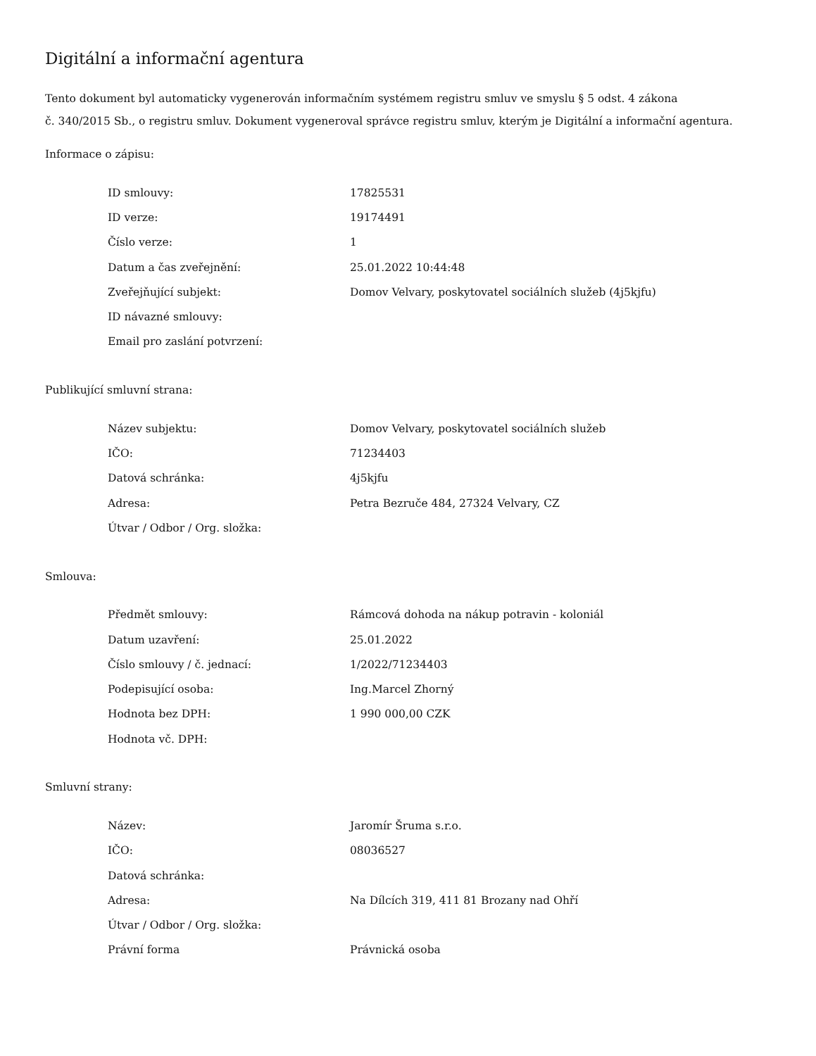Digitální a informační agentura
Tento dokument byl automaticky vygenerován informačním systémem registru smluv ve smyslu § 5 odst. 4 zákona
č. 340/2015 Sb., o registru smluv. Dokument vygeneroval správce registru smluv, kterým je Digitální a informační agentura.
Informace o zápisu:
| ID smlouvy: | 17825531 |
| ID verze: | 19174491 |
| Číslo verze: | 1 |
| Datum a čas zveřejnění: | 25.01.2022 10:44:48 |
| Zveřejňující subjekt: | Domov Velvary, poskytovatel sociálních služeb (4j5kjfu) |
| ID návazné smlouvy: | |
| Email pro zaslání potvrzení: | |
Publikující smluvní strana:
| Název subjektu: | Domov Velvary, poskytovatel sociálních služeb |
| IČO: | 71234403 |
| Datová schránka: | 4j5kjfu |
| Adresa: | Petra Bezruče 484, 27324 Velvary, CZ |
| Útvar / Odbor / Org. složka: | |
Smlouva:
| Předmět smlouvy: | Rámcová dohoda na nákup potravin - koloniál |
| Datum uzavření: | 25.01.2022 |
| Číslo smlouvy / č. jednací: | 1/2022/71234403 |
| Podepisující osoba: | Ing.Marcel Zhorný |
| Hodnota bez DPH: | 1 990 000,00 CZK |
| Hodnota vč. DPH: | |
Smluvní strany:
| Název: | Jaromír Šruma s.r.o. |
| IČO: | 08036527 |
| Datová schránka: | |
| Adresa: | Na Dílcích 319, 411 81 Brozany nad Ohří |
| Útvar / Odbor / Org. složka: | |
| Právní forma | Právnická osoba |